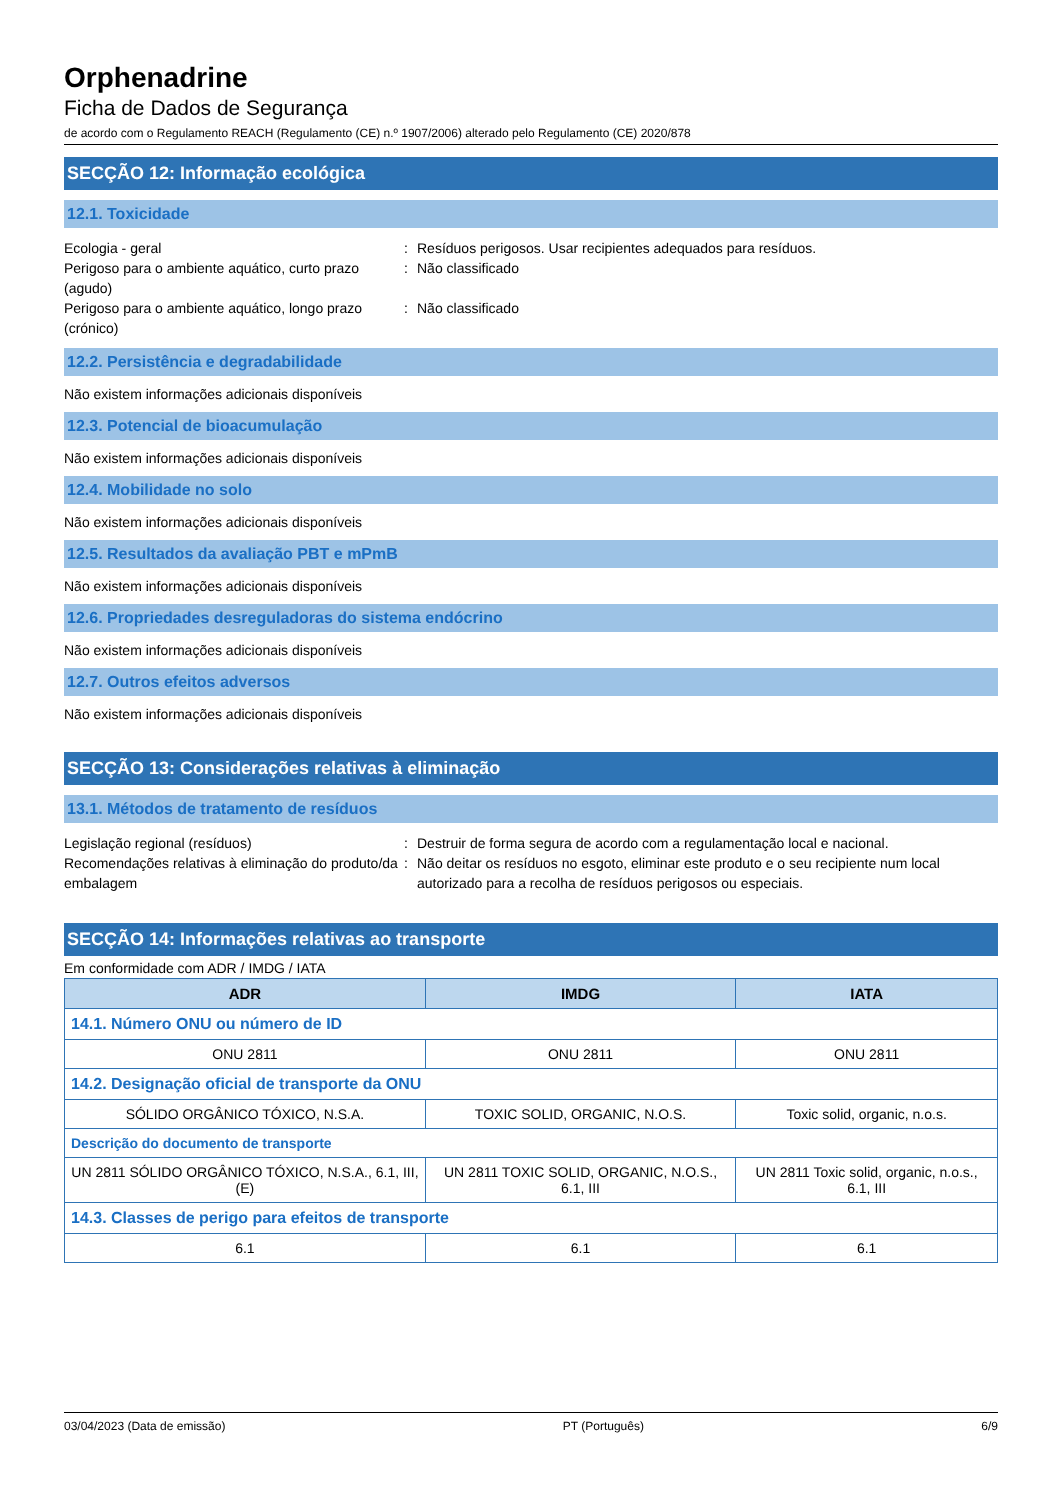Orphenadrine
Ficha de Dados de Segurança
de acordo com o Regulamento REACH (Regulamento (CE) n.º 1907/2006) alterado pelo Regulamento (CE) 2020/878
SECÇÃO 12: Informação ecológica
12.1. Toxicidade
Ecologia - geral : Resíduos perigosos. Usar recipientes adequados para resíduos.
Perigoso para o ambiente aquático, curto prazo (agudo)
: Não classificado
Perigoso para o ambiente aquático, longo prazo (crónico)
: Não classificado
12.2. Persistência e degradabilidade
Não existem informações adicionais disponíveis
12.3. Potencial de bioacumulação
Não existem informações adicionais disponíveis
12.4. Mobilidade no solo
Não existem informações adicionais disponíveis
12.5. Resultados da avaliação PBT e mPmB
Não existem informações adicionais disponíveis
12.6. Propriedades desreguladoras do sistema endócrino
Não existem informações adicionais disponíveis
12.7. Outros efeitos adversos
Não existem informações adicionais disponíveis
SECÇÃO 13: Considerações relativas à eliminação
13.1. Métodos de tratamento de resíduos
Legislação regional (resíduos) : Destruir de forma segura de acordo com a regulamentação local e nacional.
Recomendações relativas à eliminação do produto/da embalagem
: Não deitar os resíduos no esgoto, eliminar este produto e o seu recipiente num local autorizado para a recolha de resíduos perigosos ou especiais.
SECÇÃO 14: Informações relativas ao transporte
Em conformidade com ADR / IMDG / IATA
| ADR | IMDG | IATA |
| --- | --- | --- |
| 14.1. Número ONU ou número de ID | | |
| ONU 2811 | ONU 2811 | ONU 2811 |
| 14.2. Designação oficial de transporte da ONU | | |
| SÓLIDO ORGÂNICO TÓXICO, N.S.A. | TOXIC SOLID, ORGANIC, N.O.S. | Toxic solid, organic, n.o.s. |
| Descrição do documento de transporte | | |
| UN 2811 SÓLIDO ORGÂNICO TÓXICO, N.S.A., 6.1, III, (E) | UN 2811 TOXIC SOLID, ORGANIC, N.O.S., 6.1, III | UN 2811 Toxic solid, organic, n.o.s., 6.1, III |
| 14.3. Classes de perigo para efeitos de transporte | | |
| 6.1 | 6.1 | 6.1 |
03/04/2023 (Data de emissão) PT (Português) 6/9